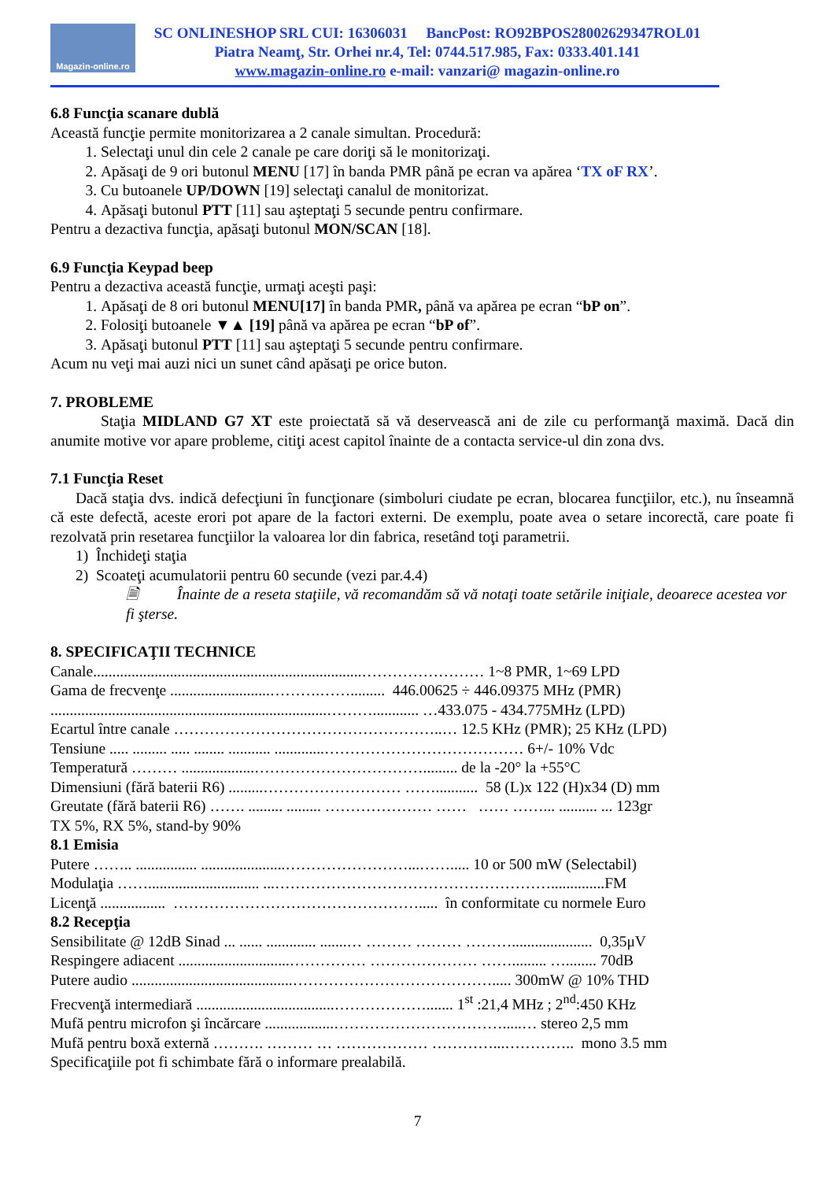Magazin-online.ro
SC ONLINESHOP SRL CUI: 16306031 BancPost: RO92BPOS28002629347ROL01
Piatra Neamţ, Str. Orhei nr.4, Tel: 0744.517.985, Fax: 0333.401.141
www.magazin-online.ro e-mail: vanzari@ magazin-online.ro
6.8 Funcţia scanare dublă
Această funcţie permite monitorizarea a 2 canale simultan. Procedură:
1. Selectaţi unul din cele 2 canale pe care doriţi să le monitorizaţi.
2. Apăsaţi de 9 ori butonul MENU [17] în banda PMR până pe ecran va apărea ‘TX oF RX’.
3. Cu butoanele UP/DOWN [19] selectaţi canalul de monitorizat.
4. Apăsaţi butonul PTT [11] sau aşteptaţi 5 secunde pentru confirmare.
Pentru a dezactiva funcţia, apăsaţi butonul MON/SCAN [18].
6.9 Funcţia Keypad beep
Pentru a dezactiva această funcţie, urmaţi aceşti paşi:
1. Apăsaţi de 8 ori butonul MENU[17] în banda PMR, până va apărea pe ecran “bP on”.
2. Folosiţi butoanele ▼▲ [19] până va apărea pe ecran “bP of”.
3. Apăsaţi butonul PTT [11] sau aşteptaţi 5 secunde pentru confirmare.
Acum nu veţi mai auzi nici un sunet când apăsaţi pe orice buton.
7. PROBLEME
Staţia MIDLAND G7 XT este proiectată să vă deservească ani de zile cu performanţă maximă. Dacă din anumite motive vor apare probleme, citiţi acest capitol înainte de a contacta service-ul din zona dvs.
7.1 Funcţia Reset
Dacă staţia dvs. indică defecţiuni în funcţionare (simboluri ciudate pe ecran, blocarea funcţiilor, etc.), nu înseamnă că este defectă, aceste erori pot apare de la factori externi. De exemplu, poate avea o setare incorectă, care poate fi rezolvată prin resetarea funcţiilor la valoarea lor din fabrica, resetând toţi parametrii.
1) Închideţi staţia
2) Scoateţi acumulatorii pentru 60 secunde (vezi par.4.4)
🗎 Înainte de a reseta staţiile, vă recomandăm să vă notaţi toate setările iniţiale, deoarece acestea vor fi şterse.
8. SPECIFICAŢII TECHNICE
Canale......................................................................…………………… 1~8 PMR, 1~69 LPD
Gama de frecvenţe ..........................……….……......... 446.00625 ÷ 446.09375 MHz (PMR)
........................................................................………............ …433.075 - 434.775MHz (LPD)
Ecartul între canale ……………………………………………..… 12.5 KHz (PMR); 25 KHz (LPD)
Tensiune ..... ......... ..... ........ ........... .............………………………………… 6+/- 10% Vdc
Temperatură ……… ...................……………………………......... de la -20° la +55°C
Dimensiuni (fără baterii R6) .........……………………… ……........... 58 (L)x 122 (H)x34 (D) mm
Greutate (fără baterii R6) ……. ......... ......... ………………… …… …… ……... .......... ... 123gr
TX 5%, RX 5%, stand-by 90%
8.1 Emisia
Putere …….. ................ ......................……………………...……..... 10 or 500 mW (Selectabil)
Modulaţia ……............................. ...………………………………………………..............FM
Licenţă ................. …………………………………………..... în conformitate cu normele Euro
8.2 Recepţia
Sensibilitate @ 12dB Sinad ... ...... ............. .......… ……… ……… ………..................... 0,35μV
Respingere adiacent .............................…………… ………………… ……......... …........ 70dB
Putere audio ..........................................…………………………………..... 300mW @ 10% THD
Frecvenţă intermediară ....................................………………....... 1<sup>st</sup> :21,4 MHz ; 2<sup>nd</sup>:450 KHz
Mufă pentru microfon şi încărcare ..................…………………………….....… stereo 2,5 mm
Mufă pentru boxă externă ………. ……… … ……………… …………...………….. mono 3.5 mm
Specificaţiile pot fi schimbate fără o informare prealabilă.
7